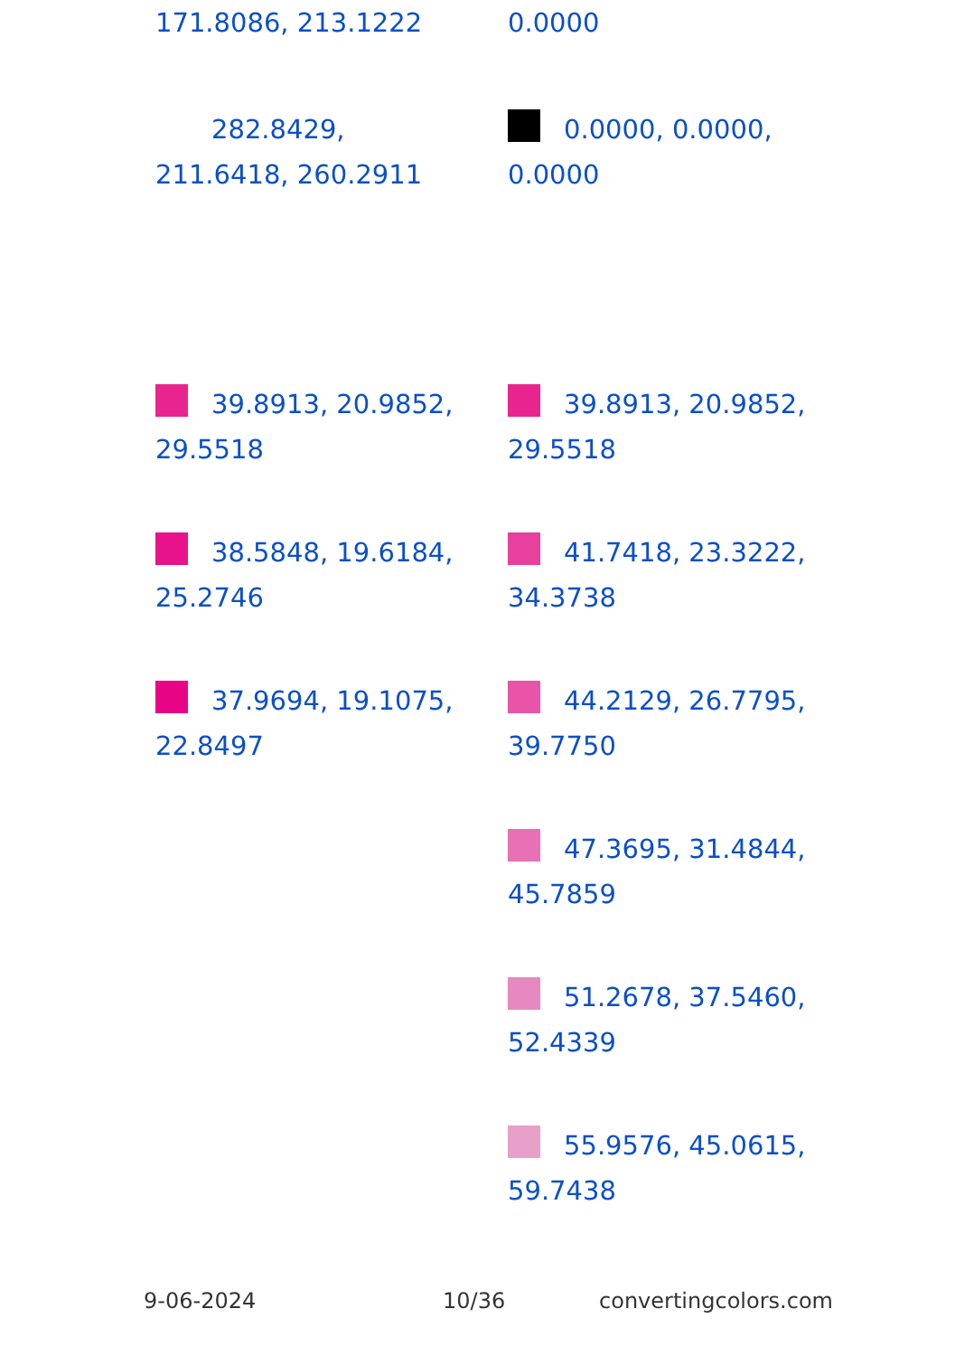171.8086, 213.1222 0.0000
282.8429,
211.6418, 260.2911
0.0000, 0.0000,
0.0000
39.8913, 20.9852,
29.5518
39.8913, 20.9852,
29.5518
38.5848, 19.6184,
25.2746
41.7418, 23.3222,
34.3738
37.9694, 19.1075,
22.8497
44.2129, 26.7795,
39.7750
47.3695, 31.4844,
45.7859
51.2678, 37.5460,
52.4339
55.9576, 45.0615,
59.7438
9-06-2024 10/36 convertingcolors.com